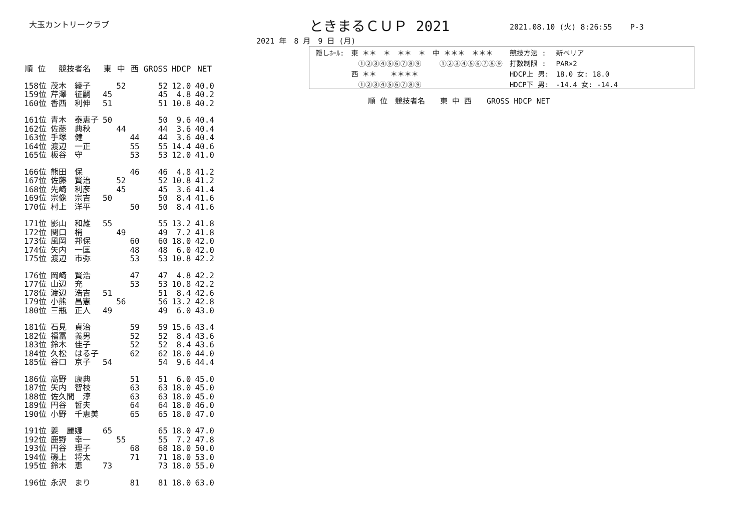大玉カントリークラブ
ときまるＣＵＰ 2021
2021 年　8 月　9 日 (月)
2021.08.10 (火) 8:26:55 P-3
| 隠しﾎｰﾙ: | 東 ＊＊ ＊ ＊＊ ＊ | 中 ＊＊＊ ＊＊＊ | 競技方法 : | 新ペリア |
| | ①②③④⑤⑥⑦⑧⑨ | ①②③④⑤⑥⑦⑧⑨ | 打数制限 : | PAR×2 |
| | 西 ＊＊ ＊＊＊＊ | | HDCP上 男: | 18.0 女: 18.0 |
| | ①②③④⑤⑥⑦⑧⑨ | | HDCP下 男: | -14.4 女: -14.4 |
順 位　競技者名　　東 中 西　　GROSS HDCP NET
| 順 位 | 競技者名 | 東 | 中 | 西 | GROSS | HDCP | NET |
| --- | --- | --- | --- | --- | --- | --- | --- |
| 158位 | 茂木 綾子 | | 52 | | 52 | 12.0 | 40.0 |
| 159位 | 芹澤 征嗣 | 45 | | | 45 | 4.8 | 40.2 |
| 160位 | 香西 利伸 | 51 | | | 51 | 10.8 | 40.2 |
| 161位 | 青木 泰恵子 | 50 | | | 50 | 9.6 | 40.4 |
| 162位 | 佐藤 典秋 | | 44 | | 44 | 3.6 | 40.4 |
| 163位 | 手塚 健 | | | 44 | 44 | 3.6 | 40.4 |
| 164位 | 渡辺 一正 | | | 55 | 55 | 14.4 | 40.6 |
| 165位 | 板谷 守 | | | 53 | 53 | 12.0 | 41.0 |
| 166位 | 熊田 保 | | | 46 | 46 | 4.8 | 41.2 |
| 167位 | 佐藤 賢治 | | 52 | | 52 | 10.8 | 41.2 |
| 168位 | 先崎 利彦 | | 45 | | 45 | 3.6 | 41.4 |
| 169位 | 宗像 宗吉 | 50 | | | 50 | 8.4 | 41.6 |
| 170位 | 村上 洋平 | | | 50 | 50 | 8.4 | 41.6 |
| 171位 | 影山 和雄 | 55 | | | 55 | 13.2 | 41.8 |
| 172位 | 関口 梢 | | 49 | | 49 | 7.2 | 41.8 |
| 173位 | 風岡 邦保 | | | 60 | 60 | 18.0 | 42.0 |
| 174位 | 矢内 一匡 | | | 48 | 48 | 6.0 | 42.0 |
| 175位 | 渡辺 市弥 | | | 53 | 53 | 10.8 | 42.2 |
| 176位 | 岡崎 賢浩 | | | 47 | 47 | 4.8 | 42.2 |
| 177位 | 山辺 充 | | | 53 | 53 | 10.8 | 42.2 |
| 178位 | 渡辺 浩吉 | 51 | | | 51 | 8.4 | 42.6 |
| 179位 | 小熊 昌憲 | | 56 | | 56 | 13.2 | 42.8 |
| 180位 | 三瓶 正人 | 49 | | | 49 | 6.0 | 43.0 |
| 181位 | 石見 貞治 | | | 59 | 59 | 15.6 | 43.4 |
| 182位 | 福冨 義男 | | | 52 | 52 | 8.4 | 43.6 |
| 183位 | 鈴木 佳子 | | | 52 | 52 | 8.4 | 43.6 |
| 184位 | 久松 はる子 | | | 62 | 62 | 18.0 | 44.0 |
| 185位 | 谷口 京子 | 54 | | | 54 | 9.6 | 44.4 |
| 186位 | 高野 康典 | | | 51 | 51 | 6.0 | 45.0 |
| 187位 | 矢内 智枝 | | | 63 | 63 | 18.0 | 45.0 |
| 188位 | 佐久間 淳 | | | 63 | 63 | 18.0 | 45.0 |
| 189位 | 円谷 哲夫 | | | 64 | 64 | 18.0 | 46.0 |
| 190位 | 小野 千恵美 | | | 65 | 65 | 18.0 | 47.0 |
| 191位 | 姜 麗娜 | 65 | | | 65 | 18.0 | 47.0 |
| 192位 | 鹿野 幸一 | | 55 | | 55 | 7.2 | 47.8 |
| 193位 | 円谷 理子 | | | 68 | 68 | 18.0 | 50.0 |
| 194位 | 磯上 将太 | | | 71 | 71 | 18.0 | 53.0 |
| 195位 | 鈴木 恵 | 73 | | | 73 | 18.0 | 55.0 |
| 196位 | 永沢 まり | | | 81 | 81 | 18.0 | 63.0 |